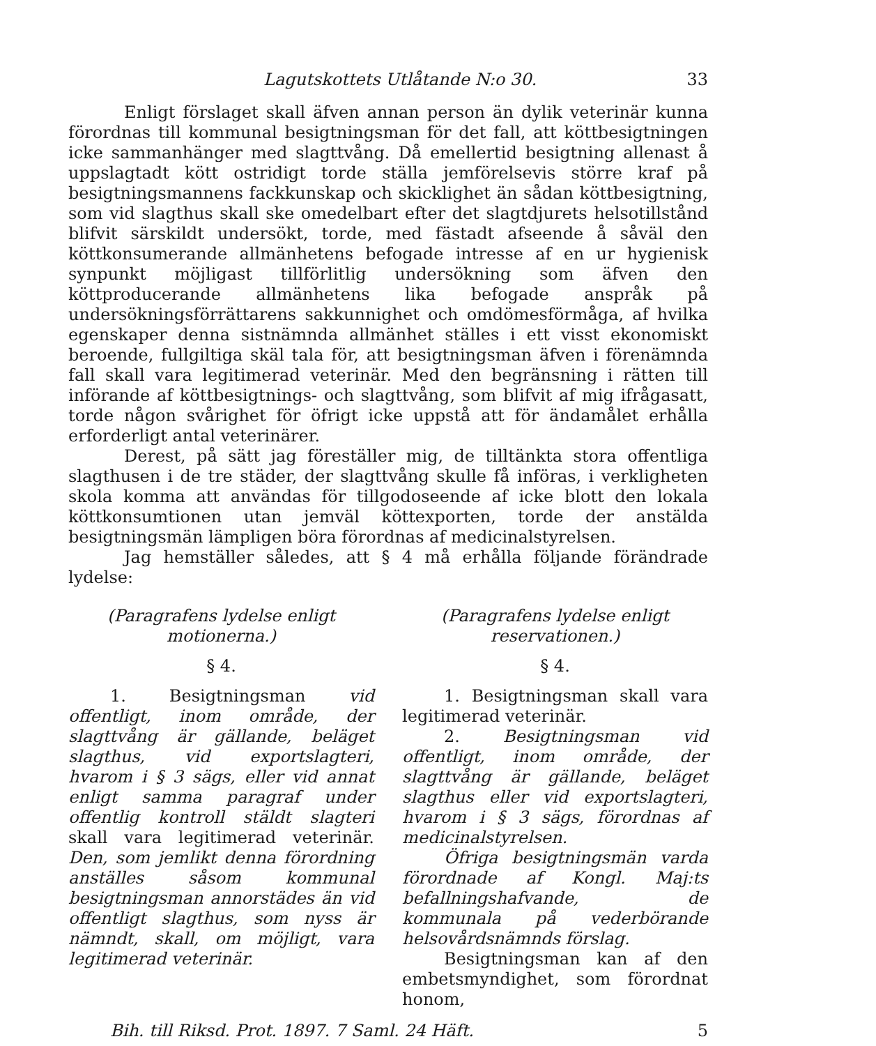Lagutskottets Utlåtande N:o 30. 33
Enligt förslaget skall äfven annan person än dylik veterinär kunna förordnas till kommunal besigtningsman för det fall, att köttbesigtningen icke sammanhänger med slagttvång. Då emellertid besigtning allenast å uppslagtadt kött ostridigt torde ställa jemförelsevis större kraf på besigtningsmannens fackkunskap och skicklighet än sådan köttbesigtning, som vid slagthus skall ske omedelbart efter det slagtdjurets helsotillstånd blifvit särskildt undersökt, torde, med fästadt afseende å såväl den köttkonsumerande allmänhetens befogade intresse af en ur hygienisk synpunkt möjligast tillförlitlig undersökning som äfven den köttproducerande allmänhetens lika befogade anspråk på undersökningsförrättarens sakkunnighet och omdömesförmåga, af hvilka egenskaper denna sistnämnda allmänhet ställes i ett visst ekonomiskt beroende, fullgiltiga skäl tala för, att besigtningsman äfven i förenämnda fall skall vara legitimerad veterinär. Med den begränsning i rätten till införande af köttbesigtnings- och slagttvång, som blifvit af mig ifrågasatt, torde någon svårighet för öfrigt icke uppstå att för ändamålet erhålla erforderligt antal veterinärer.
Derest, på sätt jag föreställer mig, de tilltänkta stora offentliga slagthusen i de tre städer, der slagttvång skulle få införas, i verkligheten skola komma att användas för tillgodoseende af icke blott den lokala köttkonsumtionen utan jemväl köttexporten, torde der anstälda besigtningsmän lämpligen böra förordnas af medicinalstyrelsen.
Jag hemställer således, att § 4 må erhålla följande förändrade lydelse:
(Paragrafens lydelse enligt motionerna.)
§ 4.
1. Besigtningsman vid offentligt, inom område, der slagttvång är gällande, beläget slagthus, vid exportslagteri, hvarom i § 3 sägs, eller vid annat enligt samma paragraf under offentlig kontroll stäldt slagteri skall vara legitimerad veterinär. Den, som jemlikt denna förordning anställes såsom kommunal besigtningsman annorstädes än vid offentligt slagthus, som nyss är nämndt, skall, om möjligt, vara legitimerad veterinär.
(Paragrafens lydelse enligt reservationen.)
§ 4.
1. Besigtningsman skall vara legitimerad veterinär.
2. Besigtningsman vid offentligt, inom område, der slagttvång är gällande, beläget slagthus eller vid exportslagteri, hvarom i § 3 sägs, förordnas af medicinalstyrelsen.
Öfriga besigtningsmän varda förordnade af Kongl. Maj:ts befallningshafvande, de kommunala på vederbörande helsovårdsnämnds förslag.
Besigtningsman kan af den embetsmyndighet, som förordnat honom,
Bih. till Riksd. Prot. 1897. 7 Saml. 24 Häft. 5